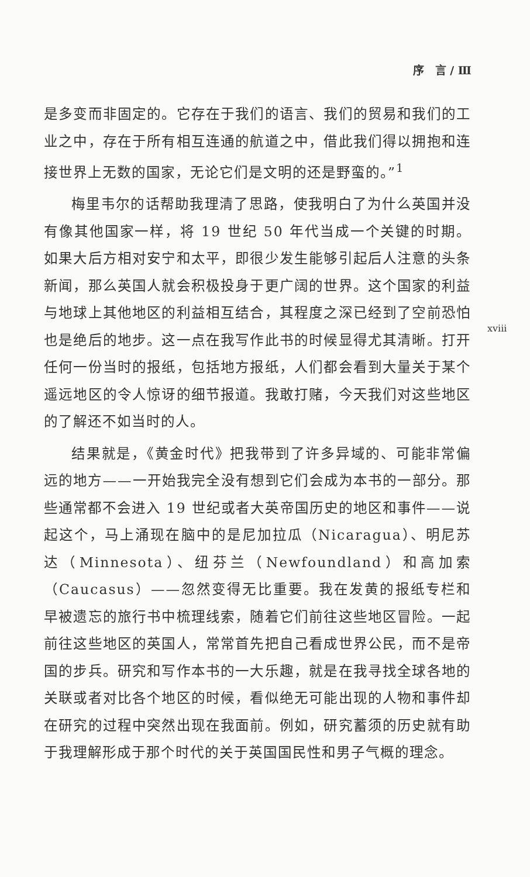序　言 / Ⅲ
是多变而非固定的。它存在于我们的语言、我们的贸易和我们的工业之中，存在于所有相互连通的航道之中，借此我们得以拥抱和连接世界上无数的国家，无论它们是文明的还是野蛮的。”<sup>1</sup>
梅里韦尔的话帮助我理清了思路，使我明白了为什么英国并没有像其他国家一样，将 19 世纪 50 年代当成一个关键的时期。如果大后方相对安宁和太平，即很少发生能够引起后人注意的头条新闻，那么英国人就会积极投身于更广阔的世界。这个国家的利益与地球上其他地区的利益相互结合，其程度之深已经到了空前恐怕也是绝后的地步。这一点在我写作此书的时候显得尤其清晰。打开任何一份当时的报纸，包括地方报纸，人们都会看到大量关于某个遥远地区的令人惊讶的细节报道。我敢打赌，今天我们对这些地区的了解还不如当时的人。
结果就是，《黄金时代》把我带到了许多异域的、可能非常偏远的地方——一开始我完全没有想到它们会成为本书的一部分。那些通常都不会进入 19 世纪或者大英帝国历史的地区和事件——说起这个，马上涌现在脑中的是尼加拉瓜（Nicaragua）、明尼苏达（Minnesota）、纽芬兰（Newfoundland）和高加索（Caucasus）——忽然变得无比重要。我在发黄的报纸专栏和早被遗忘的旅行书中梳理线索，随着它们前往这些地区冒险。一起前往这些地区的英国人，常常首先把自己看成世界公民，而不是帝国的步兵。研究和写作本书的一大乐趣，就是在我寻找全球各地的关联或者对比各个地区的时候，看似绝无可能出现的人物和事件却在研究的过程中突然出现在我面前。例如，研究蓄须的历史就有助于我理解形成于那个时代的关于英国国民性和男子气概的理念。
xviii